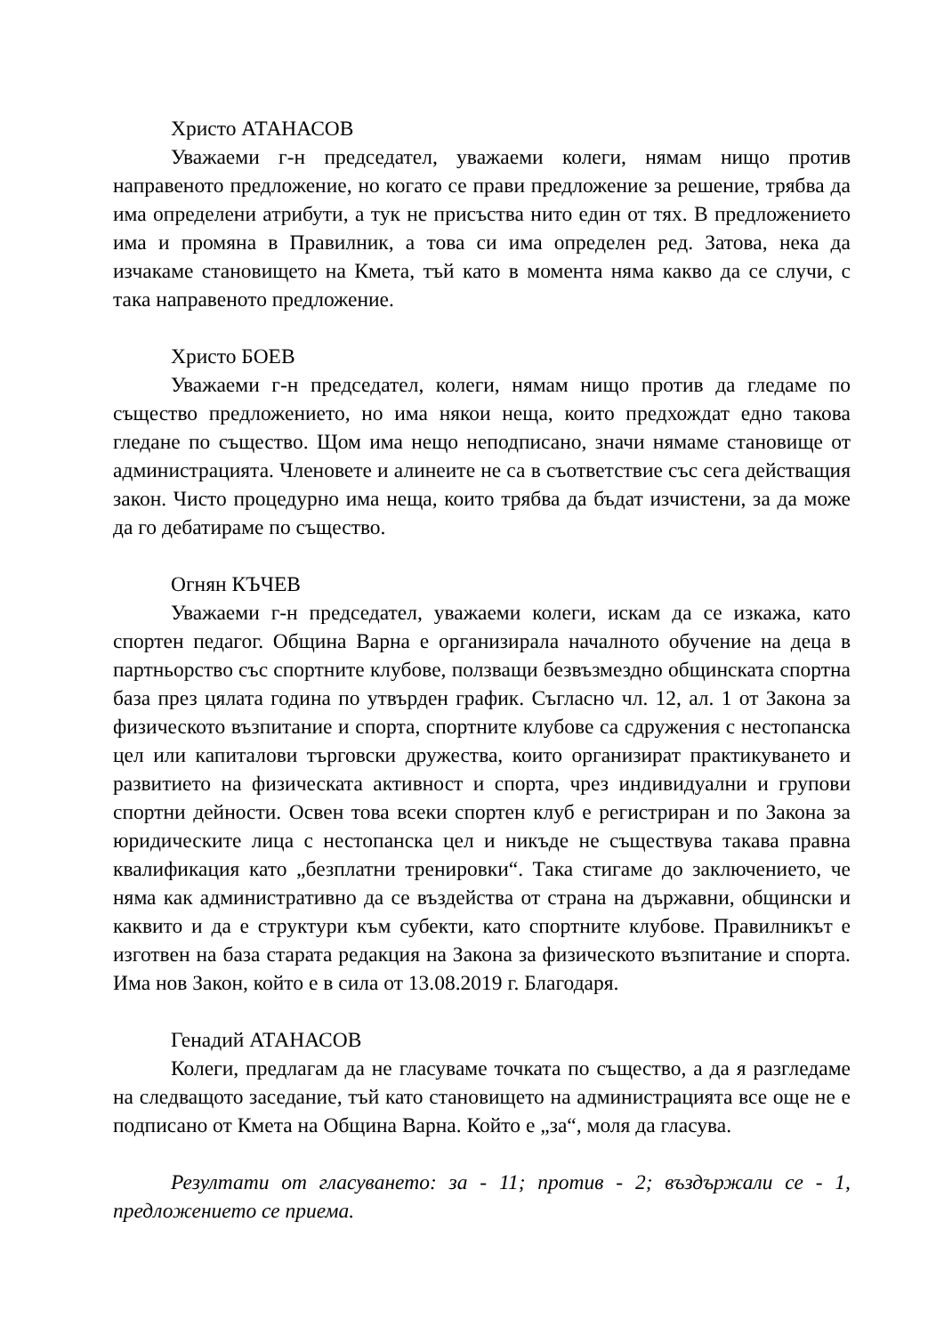Христо АТАНАСОВ
Уважаеми г-н председател, уважаеми колеги, нямам нищо против направеното предложение, но когато се прави предложение за решение, трябва да има определени атрибути, а тук не присъства нито един от тях. В предложението има и промяна в Правилник, а това си има определен ред. Затова, нека да изчакаме становището на Кмета, тъй като в момента няма какво да се случи, с така направеното предложение.
Христо БОЕВ
Уважаеми г-н председател, колеги, нямам нищо против да гледаме по същество предложението, но има някои неща, които предхождат едно такова гледане по същество. Щом има нещо неподписано, значи нямаме становище от администрацията. Членовете и алинеите не са в съответствие със сега действащия закон. Чисто процедурно има неща, които трябва да бъдат изчистени, за да може да го дебатираме по същество.
Огнян КЪЧЕВ
Уважаеми г-н председател, уважаеми колеги, искам да се изкажа, като спортен педагог. Община Варна е организирала началното обучение на деца в партньорство със спортните клубове, ползващи безвъзмездно общинската спортна база през цялата година по утвърден график. Съгласно чл. 12, ал. 1 от Закона за физическото възпитание и спорта, спортните клубове са сдружения с нестопанска цел или капиталови търговски дружества, които организират практикуването и развитието на физическата активност и спорта, чрез индивидуални и групови спортни дейности. Освен това всеки спортен клуб е регистриран и по Закона за юридическите лица с нестопанска цел и никъде не съществува такава правна квалификация като „безплатни тренировки“. Така стигаме до заключението, че няма как административно да се въздейства от страна на държавни, общински и каквито и да е структури към субекти, като спортните клубове. Правилникът е изготвен на база старата редакция на Закона за физическото възпитание и спорта. Има нов Закон, който е в сила от 13.08.2019 г. Благодаря.
Генадий АТАНАСОВ
Колеги, предлагам да не гласуваме точката по същество, а да я разгледаме на следващото заседание, тъй като становището на администрацията все още не е подписано от Кмета на Община Варна. Който е „за“, моля да гласува.
Резултати от гласуването: за - 11; против - 2; въздържали се - 1, предложението се приема.